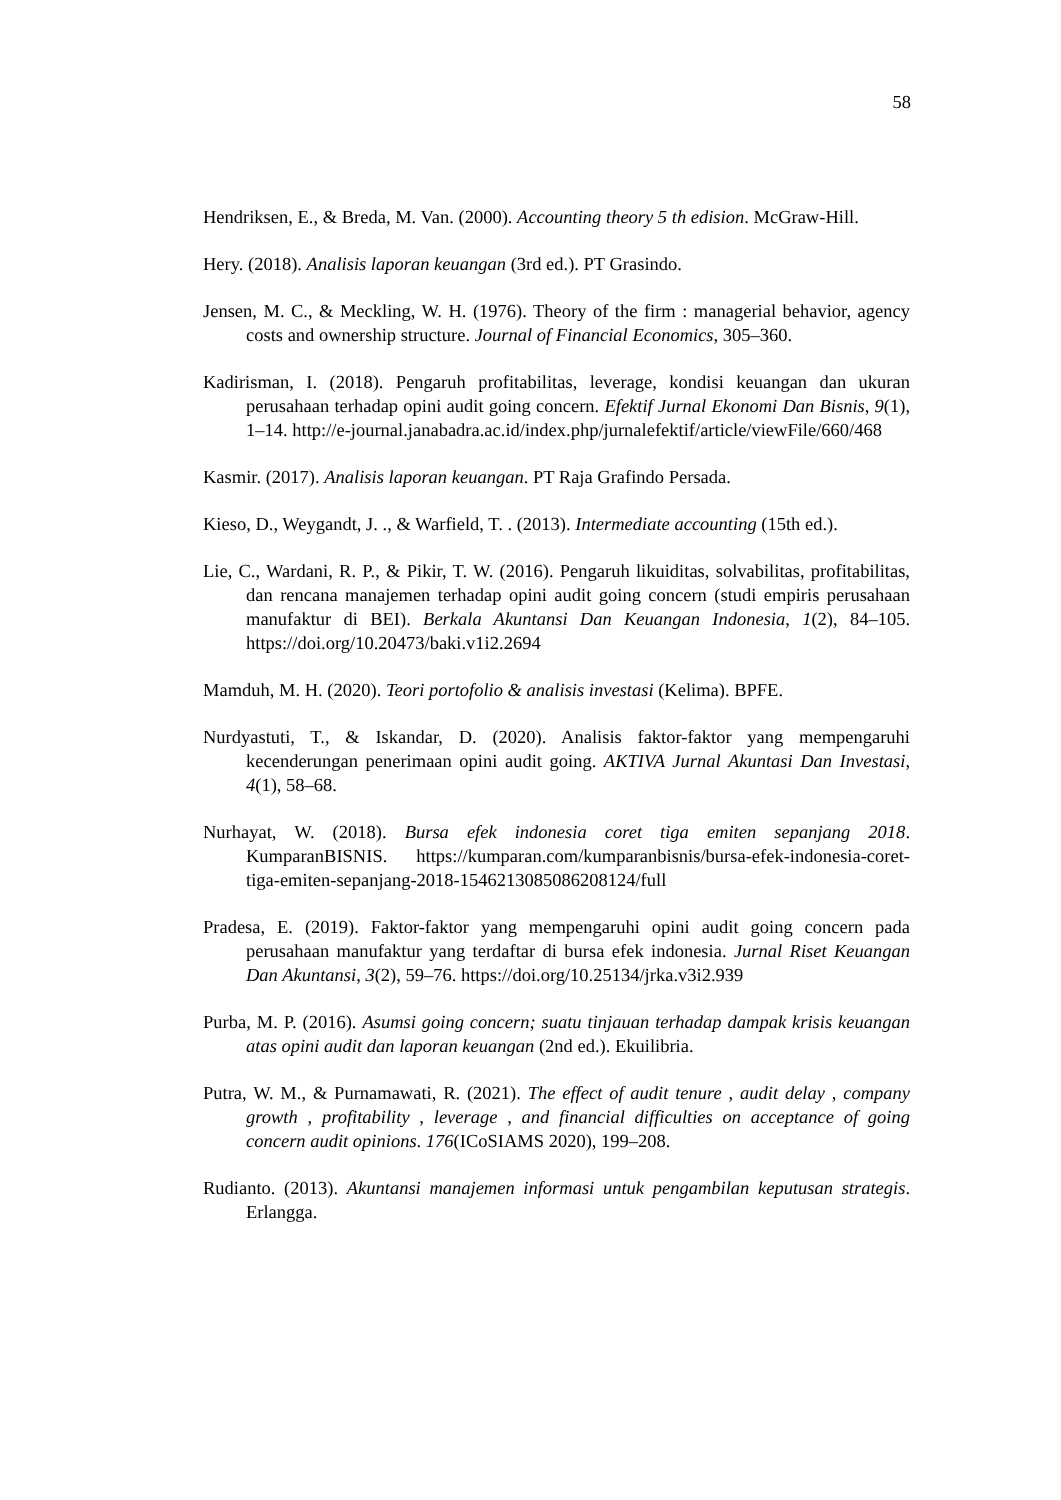58
Hendriksen, E., & Breda, M. Van. (2000). Accounting theory 5 th edision. McGraw-Hill.
Hery. (2018). Analisis laporan keuangan (3rd ed.). PT Grasindo.
Jensen, M. C., & Meckling, W. H. (1976). Theory of the firm : managerial behavior, agency costs and ownership structure. Journal of Financial Economics, 305–360.
Kadirisman, I. (2018). Pengaruh profitabilitas, leverage, kondisi keuangan dan ukuran perusahaan terhadap opini audit going concern. Efektif Jurnal Ekonomi Dan Bisnis, 9(1), 1–14. http://e-journal.janabadra.ac.id/index.php/jurnalefektif/article/viewFile/660/468
Kasmir. (2017). Analisis laporan keuangan. PT Raja Grafindo Persada.
Kieso, D., Weygandt, J. ., & Warfield, T. . (2013). Intermediate accounting (15th ed.).
Lie, C., Wardani, R. P., & Pikir, T. W. (2016). Pengaruh likuiditas, solvabilitas, profitabilitas, dan rencana manajemen terhadap opini audit going concern (studi empiris perusahaan manufaktur di BEI). Berkala Akuntansi Dan Keuangan Indonesia, 1(2), 84–105. https://doi.org/10.20473/baki.v1i2.2694
Mamduh, M. H. (2020). Teori portofolio & analisis investasi (Kelima). BPFE.
Nurdyastuti, T., & Iskandar, D. (2020). Analisis faktor-faktor yang mempengaruhi kecenderungan penerimaan opini audit going. AKTIVA Jurnal Akuntasi Dan Investasi, 4(1), 58–68.
Nurhayat, W. (2018). Bursa efek indonesia coret tiga emiten sepanjang 2018. KumparanBISNIS. https://kumparan.com/kumparanbisnis/bursa-efek-indonesia-coret-tiga-emiten-sepanjang-2018-1546213085086208124/full
Pradesa, E. (2019). Faktor-faktor yang mempengaruhi opini audit going concern pada perusahaan manufaktur yang terdaftar di bursa efek indonesia. Jurnal Riset Keuangan Dan Akuntansi, 3(2), 59–76. https://doi.org/10.25134/jrka.v3i2.939
Purba, M. P. (2016). Asumsi going concern; suatu tinjauan terhadap dampak krisis keuangan atas opini audit dan laporan keuangan (2nd ed.). Ekuilibria.
Putra, W. M., & Purnamawati, R. (2021). The effect of audit tenure , audit delay , company growth , profitability , leverage , and financial difficulties on acceptance of going concern audit opinions. 176(ICoSIAMS 2020), 199–208.
Rudianto. (2013). Akuntansi manajemen informasi untuk pengambilan keputusan strategis. Erlangga.